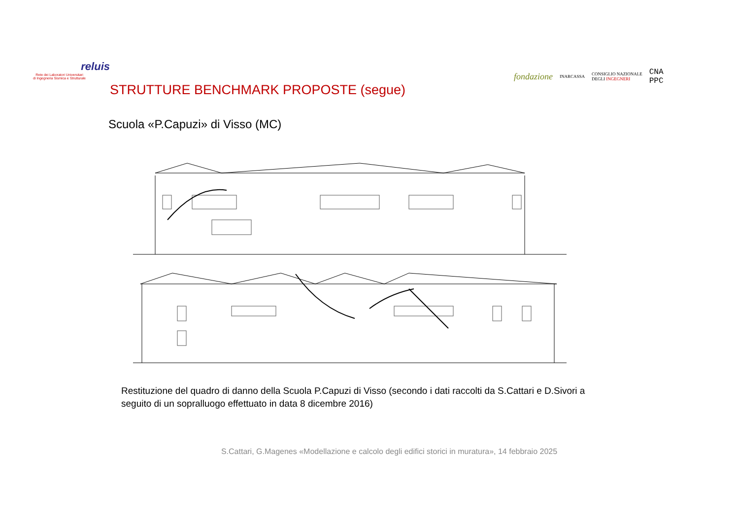reluis
Rete dei Laboratori Universitari
di Ingegneria Sismica e Strutturale
STRUTTURE BENCHMARK PROPOSTE (segue)
fondazione INARCASSA CONSIGLIO NAZIONALE
DEGLI INGEGNERI CNA
PPC
Scuola «P.Capuzi» di Visso (MC)
Restituzione del quadro di danno della Scuola P.Capuzi di Visso (secondo i dati raccolti da S.Cattari e D.Sivori a seguito di un sopralluogo effettuato in data 8 dicembre 2016)
S.Cattari, G.Magenes «Modellazione e calcolo degli edifici storici in muratura», 14 febbraio 2025